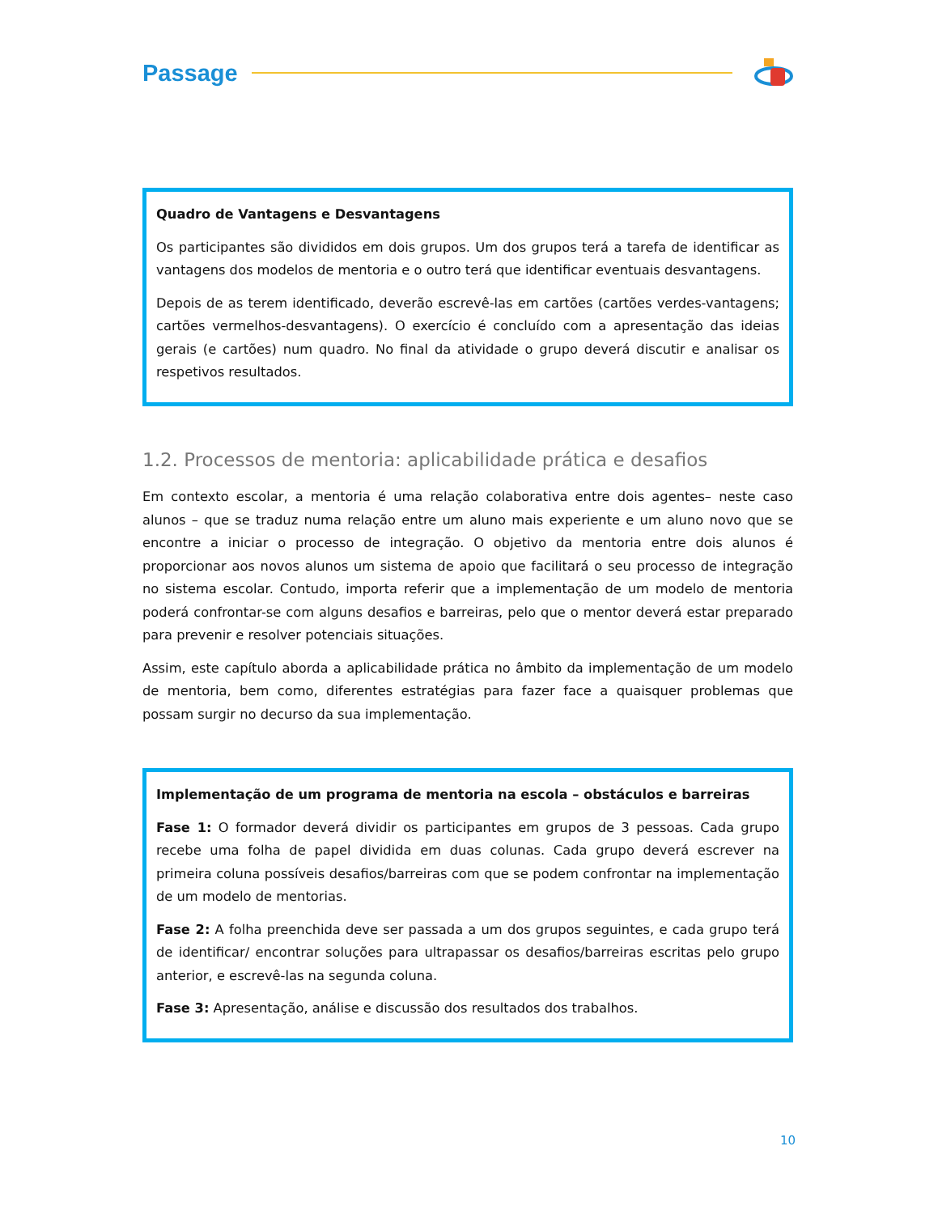Passage
Quadro de Vantagens e Desvantagens
Os participantes são divididos em dois grupos. Um dos grupos terá a tarefa de identificar as vantagens dos modelos de mentoria e o outro terá que identificar eventuais desvantagens.
Depois de as terem identificado, deverão escrevê-las em cartões (cartões verdes-vantagens; cartões vermelhos-desvantagens). O exercício é concluído com a apresentação das ideias gerais (e cartões) num quadro. No final da atividade o grupo deverá discutir e analisar os respetivos resultados.
1.2. Processos de mentoria: aplicabilidade prática e desafios
Em contexto escolar, a mentoria é uma relação colaborativa entre dois agentes– neste caso alunos – que se traduz numa relação entre um aluno mais experiente e um aluno novo que se encontre a iniciar o processo de integração. O objetivo da mentoria entre dois alunos é proporcionar aos novos alunos um sistema de apoio que facilitará o seu processo de integração no sistema escolar. Contudo, importa referir que a implementação de um modelo de mentoria poderá confrontar-se com alguns desafios e barreiras, pelo que o mentor deverá estar preparado para prevenir e resolver potenciais situações.
Assim, este capítulo aborda a aplicabilidade prática no âmbito da implementação de um modelo de mentoria, bem como, diferentes estratégias para fazer face a quaisquer problemas que possam surgir no decurso da sua implementação.
Implementação de um programa de mentoria na escola – obstáculos e barreiras
Fase 1: O formador deverá dividir os participantes em grupos de 3 pessoas. Cada grupo recebe uma folha de papel dividida em duas colunas. Cada grupo deverá escrever na primeira coluna possíveis desafios/barreiras com que se podem confrontar na implementação de um modelo de mentorias.
Fase 2: A folha preenchida deve ser passada a um dos grupos seguintes, e cada grupo terá de identificar/ encontrar soluções para ultrapassar os desafios/barreiras escritas pelo grupo anterior, e escrevê-las na segunda coluna.
Fase 3: Apresentação, análise e discussão dos resultados dos trabalhos.
10